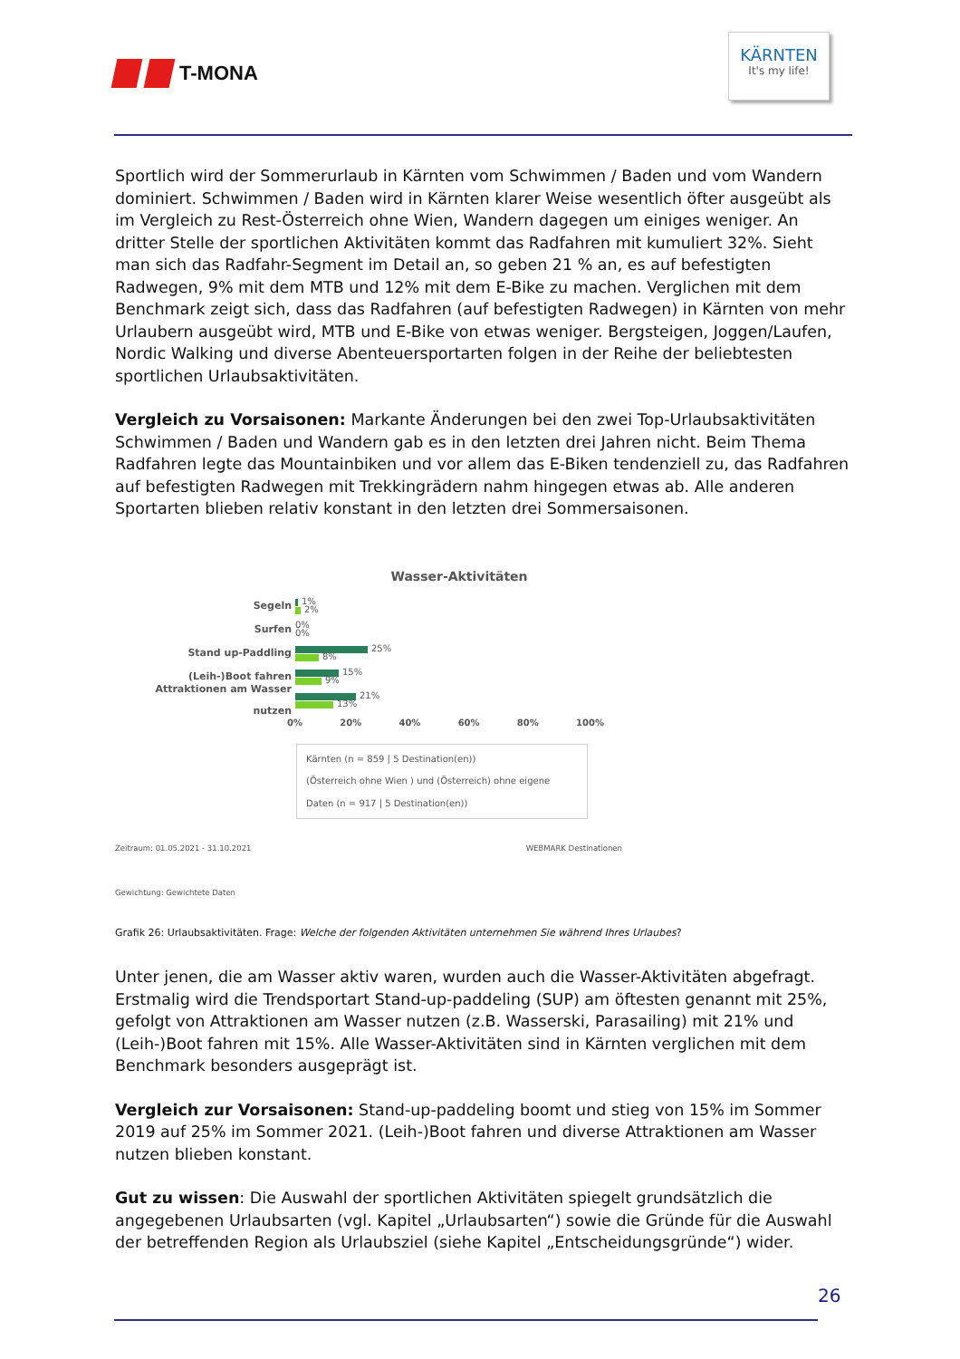T-MONA
KÄRNTEN
It's my life!
Sportlich wird der Sommerurlaub in Kärnten vom Schwimmen / Baden und vom Wandern dominiert. Schwimmen / Baden wird in Kärnten klarer Weise wesentlich öfter ausgeübt als im Vergleich zu Rest-Österreich ohne Wien, Wandern dagegen um einiges weniger. An dritter Stelle der sportlichen Aktivitäten kommt das Radfahren mit kumuliert 32%. Sieht man sich das Radfahr-Segment im Detail an, so geben 21 % an, es auf befestigten Radwegen, 9% mit dem MTB und 12% mit dem E-Bike zu machen. Verglichen mit dem Benchmark zeigt sich, dass das Radfahren (auf befestigten Radwegen) in Kärnten von mehr Urlaubern ausgeübt wird, MTB und E-Bike von etwas weniger. Bergsteigen, Joggen/Laufen, Nordic Walking und diverse Abenteuersportarten folgen in der Reihe der beliebtesten sportlichen Urlaubsaktivitäten.
Vergleich zu Vorsaisonen: Markante Änderungen bei den zwei Top-Urlaubsaktivitäten Schwimmen / Baden und Wandern gab es in den letzten drei Jahren nicht. Beim Thema Radfahren legte das Mountainbiken und vor allem das E-Biken tendenziell zu, das Radfahren auf befestigten Radwegen mit Trekkingrädern nahm hingegen etwas ab. Alle anderen Sportarten blieben relativ konstant in den letzten drei Sommersaisonen.
Wasser-Aktivitäten
Segeln
1%
2%
Surfen
0%
0%
Stand up-Paddling
25%
8%
(Leih-)Boot fahren
15%
9%
Attraktionen am Wasser nutzen
21%
13%
0% 20% 40% 60% 80% 100%
Kärnten (n = 859 | 5 Destination(en))
(Österreich ohne Wien ) und (Österreich) ohne eigene Daten (n = 917 | 5 Destination(en))
Zeitraum: 01.05.2021 - 31.10.2021
Gewichtung: Gewichtete Daten WEBMARK Destinationen
Grafik 26: Urlaubsaktivitäten. Frage: Welche der folgenden Aktivitäten unternehmen Sie während Ihres Urlaubes?
Unter jenen, die am Wasser aktiv waren, wurden auch die Wasser-Aktivitäten abgefragt. Erstmalig wird die Trendsportart Stand-up-paddeling (SUP) am öftesten genannt mit 25%, gefolgt von Attraktionen am Wasser nutzen (z.B. Wasserski, Parasailing) mit 21% und (Leih-)Boot fahren mit 15%. Alle Wasser-Aktivitäten sind in Kärnten verglichen mit dem Benchmark besonders ausgeprägt ist.
Vergleich zur Vorsaisonen: Stand-up-paddeling boomt und stieg von 15% im Sommer 2019 auf 25% im Sommer 2021. (Leih-)Boot fahren und diverse Attraktionen am Wasser nutzen blieben konstant.
Gut zu wissen: Die Auswahl der sportlichen Aktivitäten spiegelt grundsätzlich die angegebenen Urlaubsarten (vgl. Kapitel „Urlaubsarten“) sowie die Gründe für die Auswahl der betreffenden Region als Urlaubsziel (siehe Kapitel „Entscheidungsgründe“) wider.
26